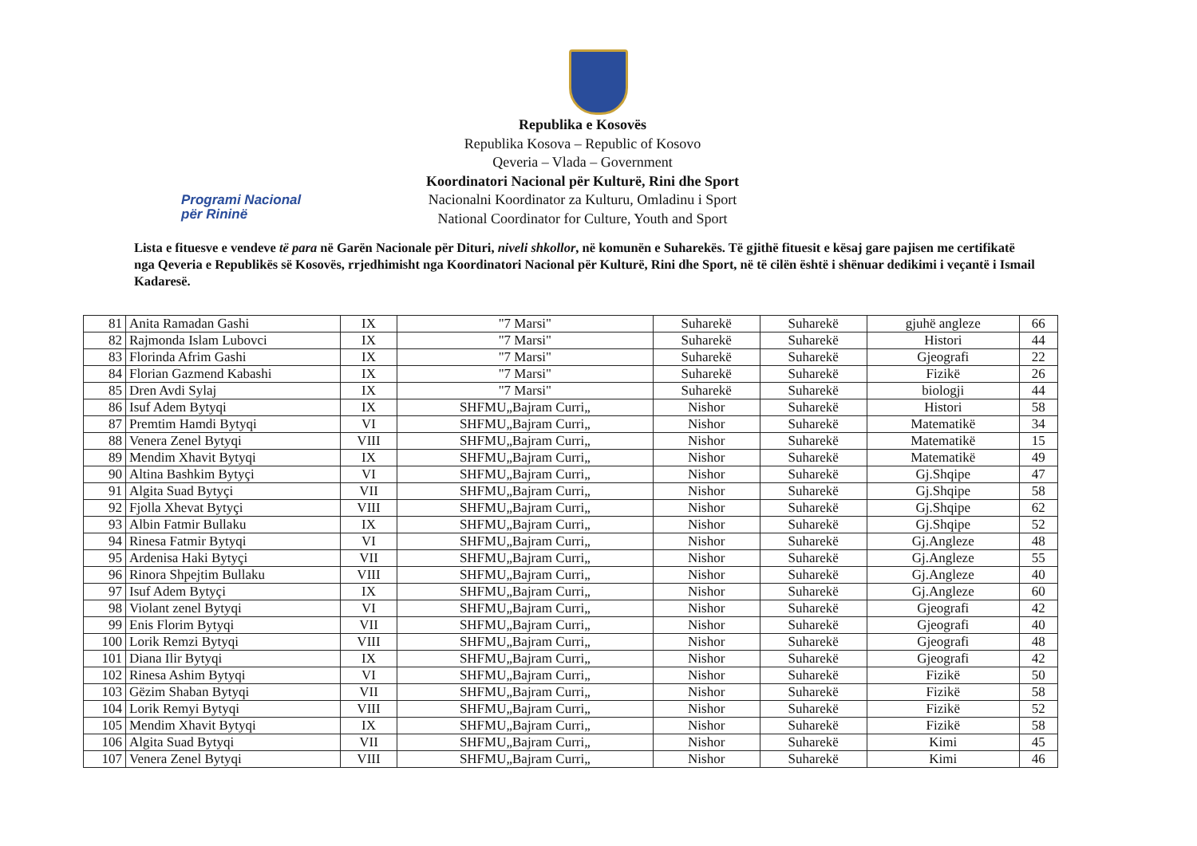Programi Nacional
për Rininë
Republika e Kosovës
Republika Kosova – Republic of Kosovo
Qeveria – Vlada – Government
Koordinatori Nacional për Kulturë, Rini dhe Sport
Nacionalni Koordinator za Kulturu, Omladinu i Sport
National Coordinator for Culture, Youth and Sport
Lista e fituesve e vendeve të para në Garën Nacionale për Dituri, niveli shkollor, në komunën e Suharekës. Të gjithë fituesit e kësaj gare pajisen me certifikatë nga Qeveria e Republikës së Kosovës, rrjedhimisht nga Koordinatori Nacional për Kulturë, Rini dhe Sport, në të cilën është i shënuar dedikimi i veçantë i Ismail Kadaresë.
| 81 | Anita Ramadan Gashi | IX | "7 Marsi" | Suharekë | Suharekë | gjuhë angleze | 66 |
| 82 | Rajmonda Islam Lubovci | IX | "7 Marsi" | Suharekë | Suharekë | Histori | 44 |
| 83 | Florinda Afrim Gashi | IX | "7 Marsi" | Suharekë | Suharekë | Gjeografi | 22 |
| 84 | Florian Gazmend Kabashi | IX | "7 Marsi" | Suharekë | Suharekë | Fizikë | 26 |
| 85 | Dren Avdi Sylaj | IX | "7 Marsi" | Suharekë | Suharekë | biologji | 44 |
| 86 | Isuf Adem Bytyqi | IX | SHFMU„Bajram Curri„ | Nishor | Suharekë | Histori | 58 |
| 87 | Premtim Hamdi Bytyqi | VI | SHFMU„Bajram Curri„ | Nishor | Suharekë | Matematikë | 34 |
| 88 | Venera Zenel Bytyqi | VIII | SHFMU„Bajram Curri„ | Nishor | Suharekë | Matematikë | 15 |
| 89 | Mendim Xhavit Bytyqi | IX | SHFMU„Bajram Curri„ | Nishor | Suharekë | Matematikë | 49 |
| 90 | Altina Bashkim Bytyçi | VI | SHFMU„Bajram Curri„ | Nishor | Suharekë | Gj.Shqipe | 47 |
| 91 | Algita Suad Bytyçi | VII | SHFMU„Bajram Curri„ | Nishor | Suharekë | Gj.Shqipe | 58 |
| 92 | Fjolla Xhevat Bytyçi | VIII | SHFMU„Bajram Curri„ | Nishor | Suharekë | Gj.Shqipe | 62 |
| 93 | Albin Fatmir Bullaku | IX | SHFMU„Bajram Curri„ | Nishor | Suharekë | Gj.Shqipe | 52 |
| 94 | Rinesa Fatmir Bytyqi | VI | SHFMU„Bajram Curri„ | Nishor | Suharekë | Gj.Angleze | 48 |
| 95 | Ardenisa Haki Bytyçi | VII | SHFMU„Bajram Curri„ | Nishor | Suharekë | Gj.Angleze | 55 |
| 96 | Rinora Shpejtim Bullaku | VIII | SHFMU„Bajram Curri„ | Nishor | Suharekë | Gj.Angleze | 40 |
| 97 | Isuf Adem Bytyçi | IX | SHFMU„Bajram Curri„ | Nishor | Suharekë | Gj.Angleze | 60 |
| 98 | Violant zenel Bytyqi | VI | SHFMU„Bajram Curri„ | Nishor | Suharekë | Gjeografi | 42 |
| 99 | Enis Florim Bytyqi | VII | SHFMU„Bajram Curri„ | Nishor | Suharekë | Gjeografi | 40 |
| 100 | Lorik Remzi Bytyqi | VIII | SHFMU„Bajram Curri„ | Nishor | Suharekë | Gjeografi | 48 |
| 101 | Diana Ilir Bytyqi | IX | SHFMU„Bajram Curri„ | Nishor | Suharekë | Gjeografi | 42 |
| 102 | Rinesa Ashim Bytyqi | VI | SHFMU„Bajram Curri„ | Nishor | Suharekë | Fizikë | 50 |
| 103 | Gëzim Shaban Bytyqi | VII | SHFMU„Bajram Curri„ | Nishor | Suharekë | Fizikë | 58 |
| 104 | Lorik Remyi Bytyqi | VIII | SHFMU„Bajram Curri„ | Nishor | Suharekë | Fizikë | 52 |
| 105 | Mendim Xhavit Bytyqi | IX | SHFMU„Bajram Curri„ | Nishor | Suharekë | Fizikë | 58 |
| 106 | Algita Suad Bytyqi | VII | SHFMU„Bajram Curri„ | Nishor | Suharekë | Kimi | 45 |
| 107 | Venera Zenel Bytyqi | VIII | SHFMU„Bajram Curri„ | Nishor | Suharekë | Kimi | 46 |